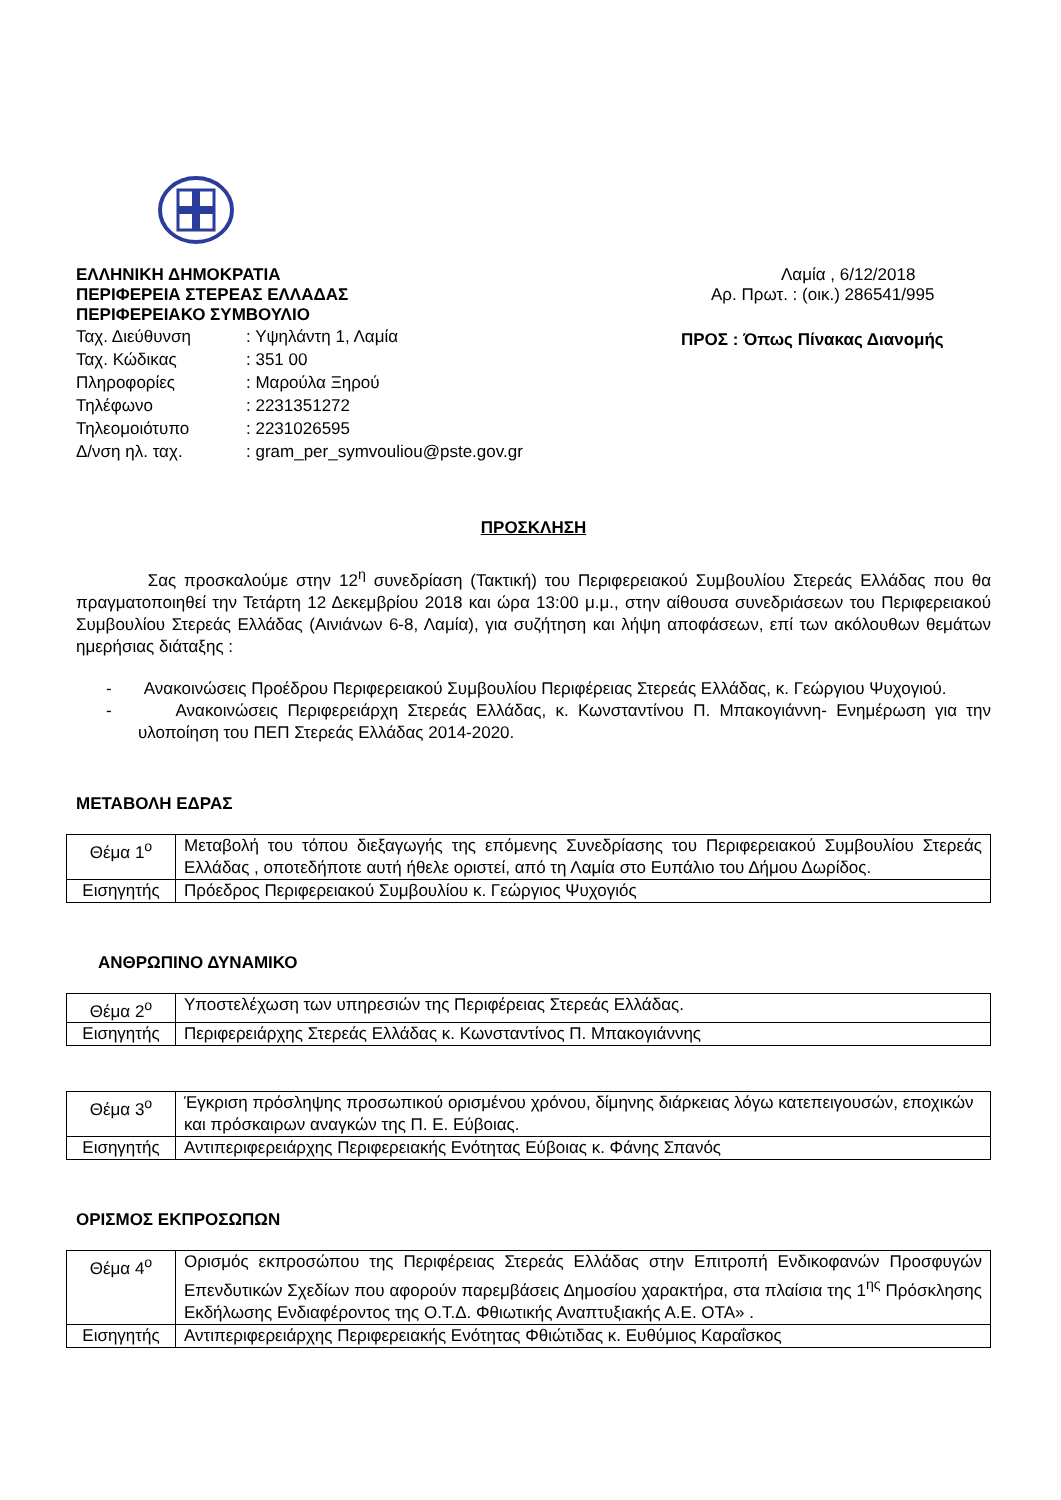ΕΛΛΗΝΙΚΗ ΔΗΜΟΚΡΑΤΙΑ
ΠΕΡΙΦΕΡΕΙΑ ΣΤΕΡΕΑΣ ΕΛΛΑΔΑΣ
ΠΕΡΙΦΕΡΕΙΑΚΟ ΣΥΜΒΟΥΛΙΟ
| Ταχ. Διεύθυνση | : Υψηλάντη 1, Λαμία |
| Ταχ. Κώδικας | : 351 00 |
| Πληροφορίες | : Μαρούλα Ξηρού |
| Τηλέφωνο | : 2231351272 |
| Τηλεομοιότυπο | : 2231026595 |
| Δ/νση ηλ. ταχ. | : gram_per_symvouliou@pste.gov.gr |
Λαμία , 6/12/2018
Αρ. Πρωτ. : (οικ.) 286541/995
ΠΡΟΣ : Όπως Πίνακας Διανομής
ΠΡΟΣΚΛΗΣΗ
Σας προσκαλούμε στην 12<sup>η</sup> συνεδρίαση (Τακτική) του Περιφερειακού Συμβουλίου Στερεάς Ελλάδας που θα πραγματοποιηθεί την Τετάρτη 12 Δεκεμβρίου 2018 και ώρα 13:00 μ.μ., στην αίθουσα συνεδριάσεων του Περιφερειακού Συμβουλίου Στερεάς Ελλάδας (Αινιάνων 6-8, Λαμία), για συζήτηση και λήψη αποφάσεων, επί των ακόλουθων θεμάτων ημερήσιας διάταξης :
- Ανακοινώσεις Προέδρου Περιφερειακού Συμβουλίου Περιφέρειας Στερεάς Ελλάδας, κ. Γεώργιου Ψυχογιού.
- Ανακοινώσεις Περιφερειάρχη Στερεάς Ελλάδας, κ. Κωνσταντίνου Π. Μπακογιάννη- Ενημέρωση για την υλοποίηση του ΠΕΠ Στερεάς Ελλάδας 2014-2020.
ΜΕΤΑΒΟΛΗ ΕΔΡΑΣ
| Θέμα 1<sup>ο</sup> | Μεταβολή του τόπου διεξαγωγής της επόμενης Συνεδρίασης του Περιφερειακού Συμβουλίου Στερεάς Ελλάδας , οποτεδήποτε αυτή ήθελε οριστεί, από τη Λαμία στο Ευπάλιο του Δήμου Δωρίδος. |
| Εισηγητής | Πρόεδρος Περιφερειακού Συμβουλίου κ. Γεώργιος Ψυχογιός |
ΑΝΘΡΩΠΙΝΟ ΔΥΝΑΜΙΚΟ
| Θέμα 2<sup>ο</sup> | Υποστελέχωση των υπηρεσιών της Περιφέρειας Στερεάς Ελλάδας. |
| Εισηγητής | Περιφερειάρχης Στερεάς Ελλάδας κ. Κωνσταντίνος Π. Μπακογιάννης |
| Θέμα 3<sup>ο</sup> | Έγκριση πρόσληψης προσωπικού ορισμένου χρόνου, δίμηνης διάρκειας λόγω κατεπειγουσών, εποχικών και πρόσκαιρων αναγκών της Π. Ε. Εύβοιας. |
| Εισηγητής | Αντιπεριφερειάρχης Περιφερειακής Ενότητας Εύβοιας κ. Φάνης Σπανός |
ΟΡΙΣΜΟΣ ΕΚΠΡΟΣΩΠΩΝ
| Θέμα 4<sup>ο</sup> | Ορισμός εκπροσώπου της Περιφέρειας Στερεάς Ελλάδας στην Επιτροπή Ενδικοφανών Προσφυγών Επενδυτικών Σχεδίων που αφορούν παρεμβάσεις Δημοσίου χαρακτήρα, στα πλαίσια της 1<sup>ης</sup> Πρόσκλησης Εκδήλωσης Ενδιαφέροντος της Ο.Τ.Δ. Φθιωτικής Αναπτυξιακής Α.Ε. ΟΤΑ» . |
| Εισηγητής | Αντιπεριφερειάρχης Περιφερειακής Ενότητας Φθιώτιδας κ. Ευθύμιος Καραΐσκος |